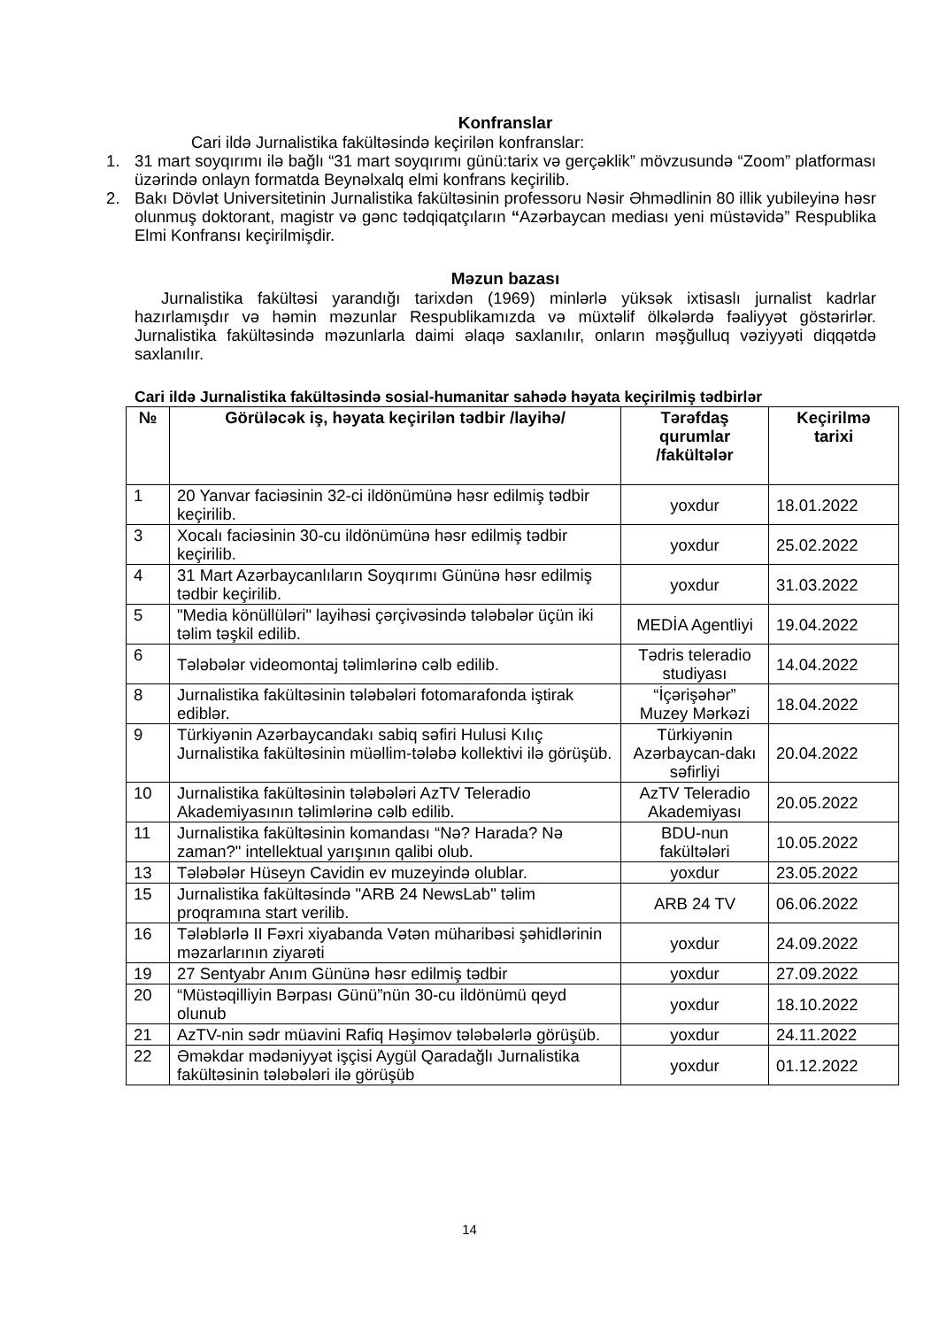Konfranslar
Cari ildə Jurnalistika fakültəsində keçirilən konfranslar:
1. 31 mart soyqırımı ilə bağlı “31 mart soyqırımı günü:tarix və gerçəklik” mövzusundə “Zoom” platforması üzərində onlayn formatda Beynəlxalq elmi konfrans keçirilib.
2. Bakı Dövlət Universitetinin Jurnalistika fakültəsinin professoru Nəsir Əhmədlinin 80 illik yubileyinə həsr olunmuş doktorant, magistr və gənc tədqiqatçıların “Azərbaycan mediası yeni müstəvidə” Respublika Elmi Konfransı keçirilmişdir.
Məzun bazası
Jurnalistika fakültəsi yarandığı tarixdən (1969) minlərlə yüksək ixtisaslı jurnalist kadrlar hazırlamışdır və həmin məzunlar Respublikamızda və müxtəlif ölkələrdə fəaliyyət göstərirlər. Jurnalistika fakültəsində məzunlarla daimi əlaqə saxlanılır, onların məşğulluq vəziyyəti diqqətdə saxlanılır.
Cari ildə Jurnalistika fakültəsində sosial-humanitar sahədə həyata keçirilmiş tədbirlər
| № | Görüləcək iş, həyata keçirilən tədbir /layihə/ | Tərəfdaş qurumlar /fakültələr | Keçirilmə tarixi |
| --- | --- | --- | --- |
| 1 | 20 Yanvar faciəsinin 32-ci ildönümünə həsr edilmiş tədbir keçirilib. | yoxdur | 18.01.2022 |
| 3 | Xocalı faciəsinin 30-cu ildönümünə həsr edilmiş tədbir keçirilib. | yoxdur | 25.02.2022 |
| 4 | 31 Mart Azərbaycanlıların Soyqırımı Gününə həsr edilmiş tədbir keçirilib. | yoxdur | 31.03.2022 |
| 5 | "Media könüllüləri" layihəsi çərçivəsində tələbələr üçün iki təlim təşkil edilib. | MEDİA Agentliyi | 19.04.2022 |
| 6 | Tələbələr videomontaj təlimlərinə cəlb edilib. | Tədris teleradio studiyası | 14.04.2022 |
| 8 | Jurnalistika fakültəsinin tələbələri fotomarafonda iştirak ediblər. | “İçərişəhər” Muzey Mərkəzi | 18.04.2022 |
| 9 | Türkiyənin Azərbaycandakı sabiq səfiri Hulusi Kılıç Jurnalistika fakültəsinin müəllim-tələbə kollektivi ilə görüşüb. | Türkiyənin Azərbaycan-dakı səfirliyi | 20.04.2022 |
| 10 | Jurnalistika fakültəsinin tələbələri AzTV Teleradio Akademiyasının təlimlərinə cəlb edilib. | AzTV Teleradio Akademiyası | 20.05.2022 |
| 11 | Jurnalistika fakültəsinin komandası “Nə? Harada? Nə zaman?" intellektual yarışının qalibi olub. | BDU-nun fakültələri | 10.05.2022 |
| 13 | Tələbələr Hüseyn Cavidin ev muzeyində olublar. | yoxdur | 23.05.2022 |
| 15 | Jurnalistika fakültəsində "ARB 24 NewsLab" təlim proqramına start verilib. | ARB 24 TV | 06.06.2022 |
| 16 | Tələblərlə II Fəxri xiyabanda Vətən müharibəsi şəhidlərinin məzarlarının ziyarəti | yoxdur | 24.09.2022 |
| 19 | 27 Sentyabr Anım Gününə həsr edilmiş tədbir | yoxdur | 27.09.2022 |
| 20 | “Müstəqilliyin Bərpası Günü”nün 30-cu ildönümü qeyd olunub | yoxdur | 18.10.2022 |
| 21 | AzTV-nin sədr müavini Rafiq Həşimov tələbələrlə görüşüb. | yoxdur | 24.11.2022 |
| 22 | Əməkdar mədəniyyət işçisi Aygül Qaradağlı Jurnalistika fakültəsinin tələbələri ilə görüşüb | yoxdur | 01.12.2022 |
14